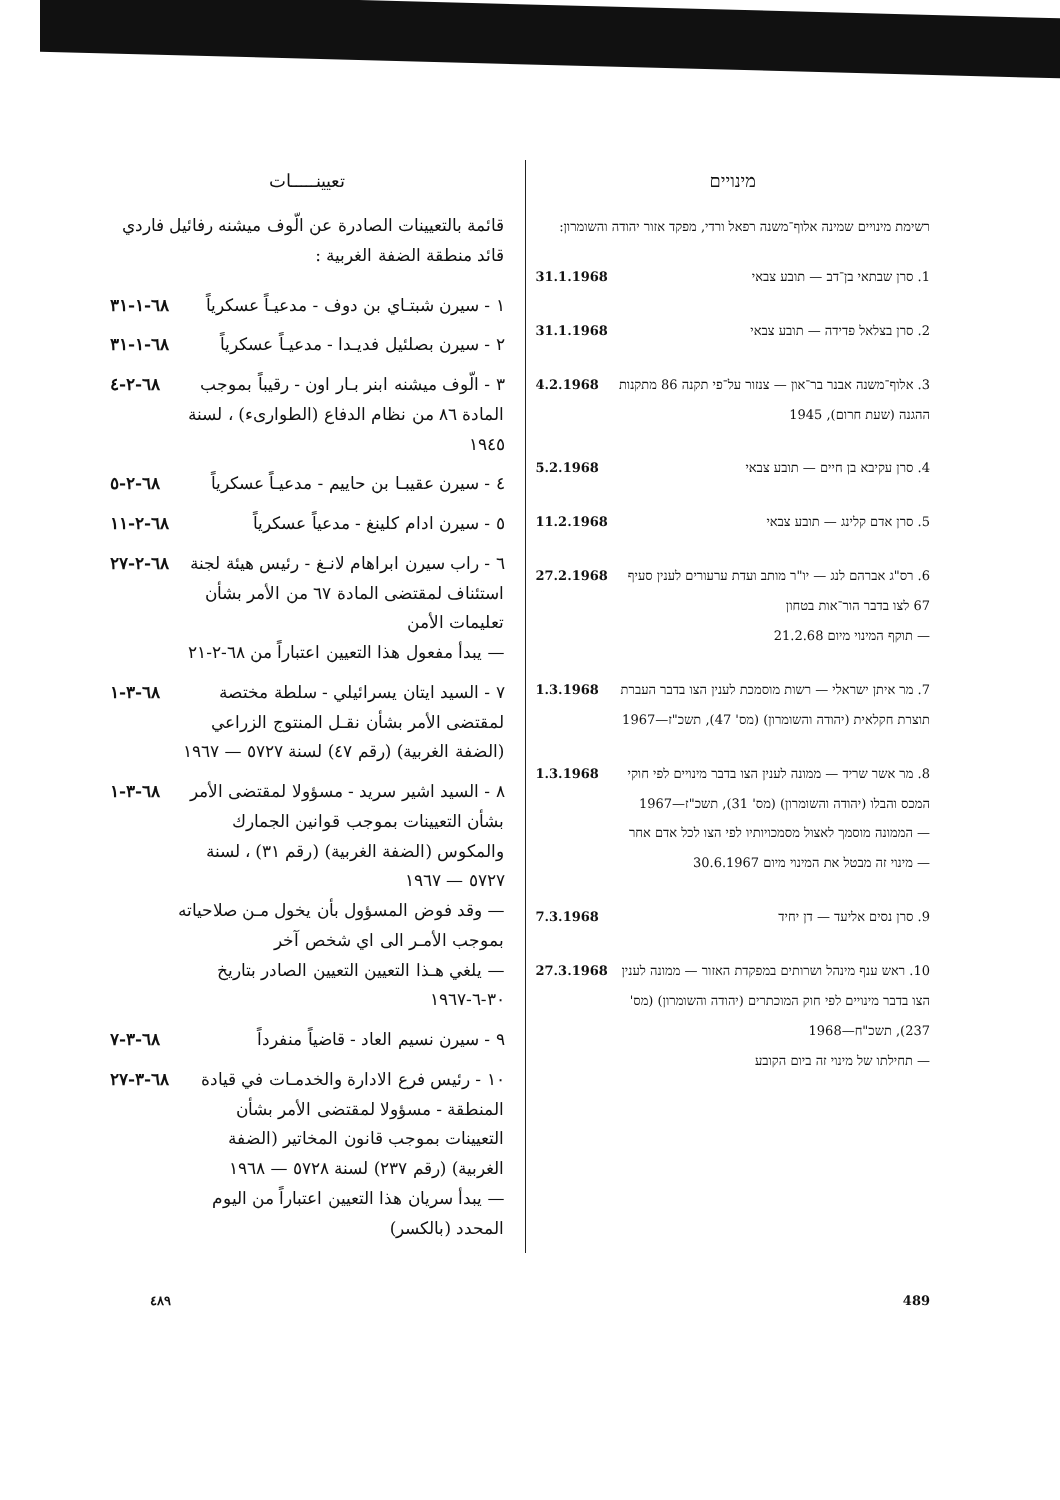מינויים
רשימת מינויים שמינה אלוף־משנה רפאל ורדי, מפקד אזור יהודה והשומרון:
1. סרן שבתאי בן־דב — תובע צבאי 31.1.1968
2. סרן בצלאל פדידה — תובע צבאי 31.1.1968
3. אלוף־משנה אבנר בר־און — צנזור על־פי תקנה 86 מתקנות ההגנה (שעת חרום), 1945 4.2.1968
4. סרן עקיבא בן חיים — תובע צבאי 5.2.1968
5. סרן אדם קלינג — תובע צבאי 11.2.1968
6. רס"ג אברהם לנג — יו"ר מותב ועדת ערעורים לענין סעיף 67 לצו בדבר הור־אות בטחון
— תוקף המינוי מיום 21.2.68 27.2.1968
7. מר איתן ישראלי — רשות מוסמכת לענין הצו בדבר העברת תוצרת חקלאית (יהודה והשומרון) (מס' 47), תשכ"ז—1967 1.3.1968
8. מר אשר שריד — ממונה לענין הצו בדבר מינויים לפי חוקי המכס והבלו (יהודה והשומרון) (מס' 31), תשכ"ז—1967
— הממונה מוסמך לאצול מסמכויותיו לפי הצו לכל אדם אחר
— מינוי זה מבטל את המינוי מיום 30.6.1967 1.3.1968
9. סרן נסים אליעד — דן יחיד 7.3.1968
10. ראש ענף מינהל ושרותים במפקדת האזור — ממונה לענין הצו בדבר מינויים לפי חוק המוכתרים (יהודה והשומרון) (מס' 237), תשכ"ח—1968
— תחילתו של מינוי זה ביום הקובע 27.3.1968
تعيينـــــات
قائمة بالتعيينات الصادرة عن الّوف ميشنه رفائيل فاردي قائد منطقة الضفة الغربية :
١ - سيرن شبتـاي بن دوف - مدعيـاً عسكرياً ٦٨-١-٣١
٢ - سيرن بصلئيل فديـدا - مدعيـاً عسكرياً ٦٨-١-٣١
٣ - الّوف ميشنه ابنر بـار اون - رقيباً بموجب المادة ٨٦ من نظام الدفاع (الطوارىء) ، لسنة ١٩٤٥ ٦٨-٢-٤
٤ - سيرن عقيبـا بن حاييم - مدعيـاً عسكرياً ٦٨-٢-٥
٥ - سيرن ادام كلينغ - مدعياً عسكرياً ٦٨-٢-١١
٦ - راب سيرن ابراهام لانـغ - رئيس هيئة لجنة استئناف لمقتضى المادة ٦٧ من الأمر بشأن تعليمات الأمن
— يبدأ مفعول هذا التعيين اعتباراً من ٦٨-٢-٢١ ٦٨-٢-٢٧
٧ - السيد ايتان يسرائيلي - سلطة مختصة لمقتضى الأمر بشأن نقـل المنتوج الزراعي (الضفة الغربية) (رقم ٤٧) لسنة ٥٧٢٧ — ١٩٦٧ ٦٨-٣-١
٨ - السيد اشير سريد - مسؤولا لمقتضى الأمر بشأن التعيينات بموجب قوانين الجمارك والمكوس (الضفة الغربية) (رقم ٣١) ، لسنة ٥٧٢٧ — ١٩٦٧
— وقد فوض المسؤول بأن يخول مـن صلاحياته بموجب الأمـر الى اي شخص آخر
— يلغي هـذا التعيين التعيين الصادر بتاريخ ٣٠-٦-١٩٦٧ ٦٨-٣-١
٩ - سيرن نسيم العاد - قاضياً منفرداً ٦٨-٣-٧
١٠ - رئيس فرع الادارة والخدمـات في قيادة المنطقة - مسؤولا لمقتضى الأمر بشأن التعيينات بموجب قانون المخاتير (الضفة الغربية) (رقم ٢٣٧) لسنة ٥٧٢٨ — ١٩٦٨
— يبدأ سريان هذا التعيين اعتباراً من اليوم المحدد (بالكسر) ٦٨-٣-٢٧
٤٨٩ 489